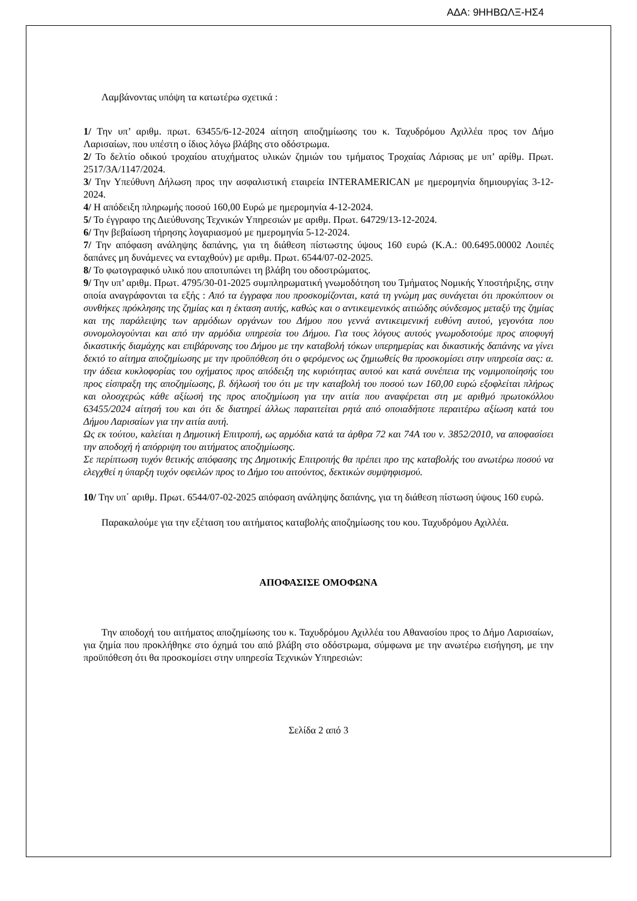ΑΔΑ: 9ΗΗΒΩΛΞ-ΗΣ4
Λαμβάνοντας υπόψη τα κατωτέρω σχετικά :
1/ Την υπ’ αριθμ. πρωτ. 63455/6-12-2024 αίτηση αποζημίωσης του κ. Ταχυδρόμου Αχιλλέα προς τον Δήμο Λαρισαίων, που υπέστη ο ίδιος λόγω βλάβης στο οδόστρωμα.
2/ Το δελτίο οδικού τροχαίου ατυχήματος υλικών ζημιών του τμήματος Τροχαίας Λάρισας με υπ’ αρίθμ. Πρωτ. 2517/3Α/1147/2024.
3/ Την Υπεύθυνη Δήλωση προς την ασφαλιστική εταιρεία INTERAMERICAN με ημερομηνία δημιουργίας 3-12-2024.
4/ Η απόδειξη πληρωμής ποσού 160,00 Ευρώ με ημερομηνία 4-12-2024.
5/ Το έγγραφο της Διεύθυνσης Τεχνικών Υπηρεσιών με αριθμ. Πρωτ. 64729/13-12-2024.
6/ Την βεβαίωση τήρησης λογαριασμού με ημερομηνία 5-12-2024.
7/ Την απόφαση ανάληψης δαπάνης, για τη διάθεση πίστωστης ύψους 160 ευρώ (Κ.Α.: 00.6495.00002 Λοιπές δαπάνες μη δυνάμενες να ενταχθούν) με αριθμ. Πρωτ. 6544/07-02-2025.
8/ Το φωτογραφικό υλικό που αποτυπώνει τη βλάβη του οδοστρώματος.
9/ Την υπ’ αριθμ. Πρωτ. 4795/30-01-2025 συμπληρωματική γνωμοδότηση του Τμήματος Νομικής Υποστήριξης, στην οποία αναγράφονται τα εξής : Από τα έγγραφα που προσκομίζονται, κατά τη γνώμη μας συνάγεται ότι προκύπτουν οι συνθήκες πρόκλησης της ζημίας και η έκταση αυτής, καθώς και ο αντικειμενικός αιτιώδης σύνδεσμος μεταξύ της ζημίας και της παράλειψης των αρμόδιων οργάνων του Δήμου που γεννά αντικειμενική ευθύνη αυτού, γεγονότα που συνομολογούνται και από την αρμόδια υπηρεσία του Δήμου. Για τους λόγους αυτούς γνωμοδοτούμε προς αποφυγή δικαστικής διαμάχης και επιβάρυνσης του Δήμου με την καταβολή τόκων υπερημερίας και δικαστικής δαπάνης να γίνει δεκτό το αίτημα αποζημίωσης με την προϋπόθεση ότι ο φερόμενος ως ζημιωθείς θα προσκομίσει στην υπηρεσία σας: α. την άδεια κυκλοφορίας του οχήματος προς απόδειξη της κυριότητας αυτού και κατά συνέπεια της νομιμοποίησής του προς είσπραξη της αποζημίωσης, β. δήλωσή του ότι με την καταβολή του ποσού των 160,00 ευρώ εξοφλείται πλήρως και ολοσχερώς κάθε αξίωσή της προς αποζημίωση για την αιτία που αναφέρεται στη με αριθμό πρωτοκόλλου 63455/2024 αίτησή του και ότι δε διατηρεί άλλως παραιτείται ρητά από οποιαδήποτε περαιτέρω αξίωση κατά του Δήμου Λαρισαίων για την αιτία αυτή.
Ως εκ τούτου, καλείται η Δημοτική Επιτροπή, ως αρμόδια κατά τα άρθρα 72 και 74Α του ν. 3852/2010, να αποφασίσει την αποδοχή ή απόρριψη του αιτήματος αποζημίωσης.
Σε περίπτωση τυχόν θετικής απόφασης της Δημοτικής Επιτροπής θα πρέπει προ της καταβολής του ανωτέρω ποσού να ελεγχθεί η ύπαρξη τυχόν οφειλών προς το Δήμο του αιτούντος, δεκτικών συμψηφισμού.
10/ Την υπ΄ αριθμ. Πρωτ. 6544/07-02-2025 απόφαση ανάληψης δαπάνης, για τη διάθεση πίστωση ύψους 160 ευρώ.
Παρακαλούμε για την εξέταση του αιτήματος καταβολής αποζημίωσης του κου. Ταχυδρόμου Αχιλλέα.
ΑΠΟΦΑΣΙΣΕ ΟΜΟΦΩΝΑ
Την αποδοχή του αιτήματος αποζημίωσης του κ. Ταχυδρόμου Αχιλλέα του Αθανασίου προς το Δήμο Λαρισαίων, για ζημία που προκλήθηκε στο όχημά του από βλάβη στο οδόστρωμα, σύμφωνα με την ανωτέρω εισήγηση, με την προϋπόθεση ότι θα προσκομίσει στην υπηρεσία Τεχνικών Υπηρεσιών:
Σελίδα 2 από 3